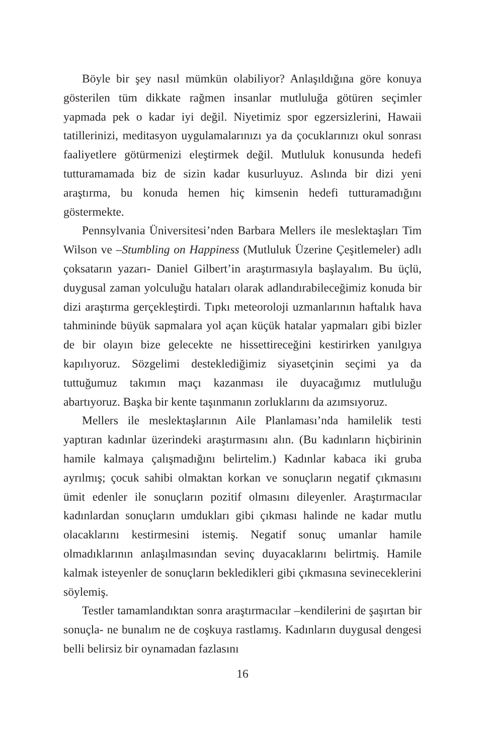Böyle bir şey nasıl mümkün olabiliyor? Anlaşıldığına göre konuya gösterilen tüm dikkate rağmen insanlar mutluluğa götüren seçimler yapmada pek o kadar iyi değil. Niyetimiz spor egzersizlerini, Hawaii tatillerinizi, meditasyon uygulamalarınızı ya da çocuklarınızı okul sonrası faaliyetlere götürmenizi eleştirmek değil. Mutluluk konusunda hedefi tutturamamada biz de sizin kadar kusurluyuz. Aslında bir dizi yeni araştırma, bu konuda hemen hiç kimsenin hedefi tutturamadığını göstermekte.
Pennsylvania Üniversitesi’nden Barbara Mellers ile meslektaşları Tim Wilson ve –Stumbling on Happiness (Mutluluk Üzerine Çeşitlemeler) adlı çoksatarın yazarı- Daniel Gilbert’in araştırmasıyla başlayalım. Bu üçlü, duygusal zaman yolculuğu hataları olarak adlandırabileceğimiz konuda bir dizi araştırma gerçekleştirdi. Tıpkı meteoroloji uzmanlarının haftalık hava tahmininde büyük sapmalara yol açan küçük hatalar yapmaları gibi bizler de bir olayın bize gelecekte ne hissettireceğini kestirirken yanılgıya kapılıyoruz. Sözgelimi desteklediğimiz siyasetçinin seçimi ya da tuttuğumuz takımın maçı kazanması ile duyacağımız mutluluğu abartıyoruz. Başka bir kente taşınmanın zorluklarını da azımsıyoruz.
Mellers ile meslektaşlarının Aile Planlaması’nda hamilelik testi yaptıran kadınlar üzerindeki araştırmasını alın. (Bu kadınların hiçbirinin hamile kalmaya çalışmadığını belirtelim.) Kadınlar kabaca iki gruba ayrılmış; çocuk sahibi olmaktan korkan ve sonuçların negatif çıkmasını ümit edenler ile sonuçların pozitif olmasını dileyenler. Araştırmacılar kadınlardan sonuçların umdukları gibi çıkması halinde ne kadar mutlu olacaklarını kestirmesini istemiş. Negatif sonuç umanlar hamile olmadıklarının anlaşılmasından sevinç duyacaklarını belirtmiş. Hamile kalmak isteyenler de sonuçların bekledikleri gibi çıkmasına sevineceklerini söylemiş.
Testler tamamlandıktan sonra araştırmacılar –kendilerini de şaşırtan bir sonuçla- ne bunalım ne de coşkuya rastlamış. Kadınların duygusal dengesi belli belirsiz bir oynamadan fazlasını
16